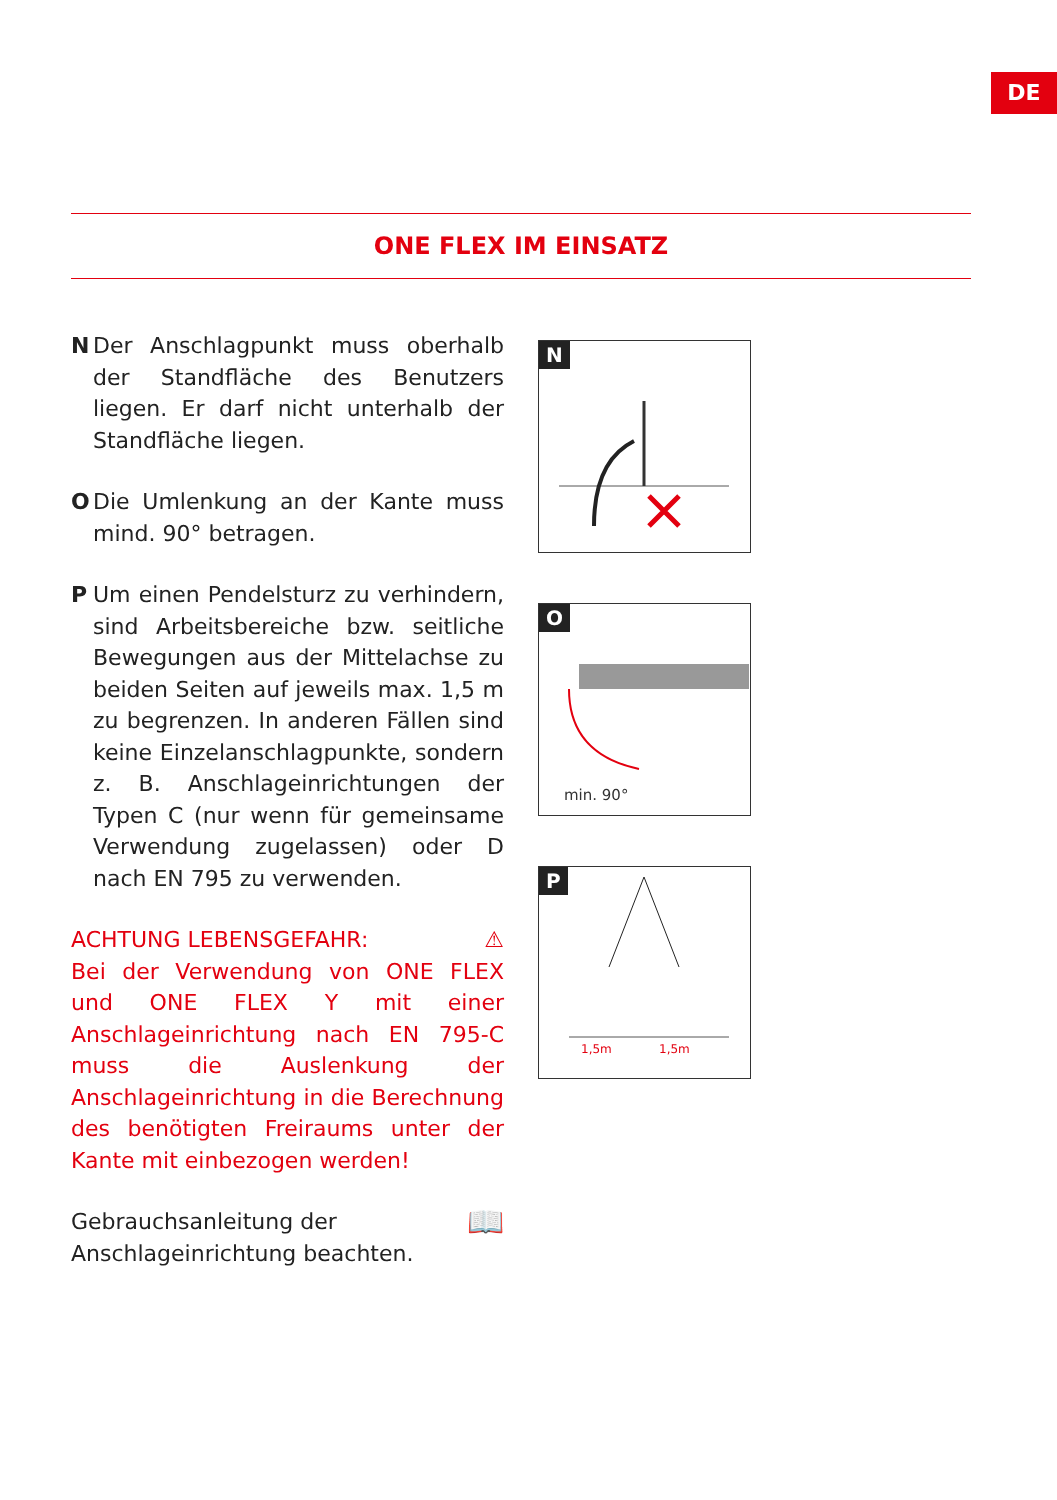DE
ONE FLEX IM EINSATZ
N Der Anschlagpunkt muss oberhalb der Standfläche des Benutzers liegen. Er darf nicht unterhalb der Standfläche liegen.
O Die Umlenkung an der Kante muss mind. 90° betragen.
P Um einen Pendelsturz zu verhindern, sind Arbeitsbereiche bzw. seitliche Bewegungen aus der Mittelachse zu beiden Seiten auf jeweils max. 1,5 m zu begrenzen. In anderen Fällen sind keine Einzelanschlagpunkte, sondern z. B. Anschlageinrichtungen der Typen C (nur wenn für gemeinsame Verwendung zugelassen) oder D nach EN 795 zu verwenden.
ACHTUNG LEBENSGEFAHR: ⚠
Bei der Verwendung von ONE FLEX und ONE FLEX Y mit einer Anschlageinrichtung nach EN 795-C muss die Auslenkung der Anschlageinrichtung in die Berechnung des benötigten Freiraums unter der Kante mit einbezogen werden!
Gebrauchsanleitung der
Anschlageinrichtung beachten. 📖
N
O
min. 90°
P
1,5m
1,5m